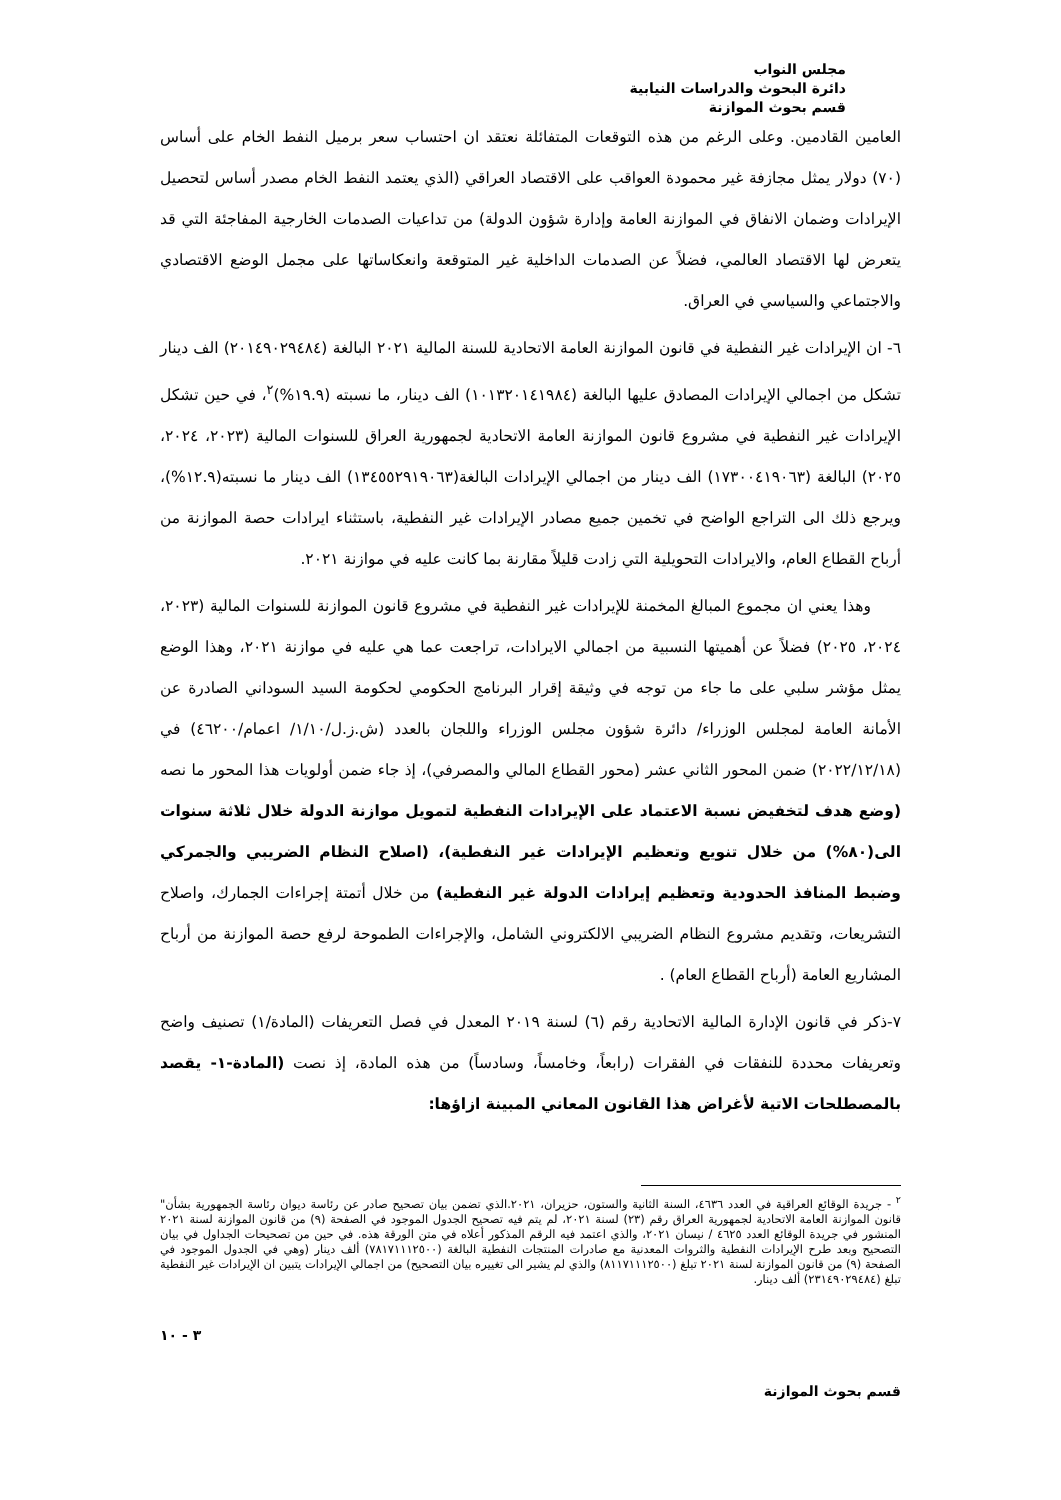مجلس النواب
دائرة البحوث والدراسات النيابية
قسم بحوث الموازنة
العامين القادمين. وعلى الرغم من هذه التوقعات المتفائلة نعتقد ان احتساب سعر برميل النفط الخام على أساس (٧٠) دولار يمثل مجازفة غير محمودة العواقب على الاقتصاد العراقي (الذي يعتمد النفط الخام مصدر أساس لتحصيل الإيرادات وضمان الانفاق في الموازنة العامة وإدارة شؤون الدولة) من تداعيات الصدمات الخارجية المفاجئة التي قد يتعرض لها الاقتصاد العالمي، فضلاً عن الصدمات الداخلية غير المتوقعة وانعكاساتها على مجمل الوضع الاقتصادي والاجتماعي والسياسي في العراق.
٦- ان الإيرادات غير النفطية في قانون الموازنة العامة الاتحادية للسنة المالية ٢٠٢١ البالغة (٢٠١٤٩٠٢٩٤٨٤) الف دينار تشكل من اجمالي الإيرادات المصادق عليها البالغة (١٠١٣٢٠١٤١٩٨٤) الف دينار، ما نسبته (١٩.٩%)<sup>٢</sup>، في حين تشكل الإيرادات غير النفطية في مشروع قانون الموازنة العامة الاتحادية لجمهورية العراق للسنوات المالية (٢٠٢٣، ٢٠٢٤، ٢٠٢٥) البالغة (١٧٣٠٠٤١٩٠٦٣) الف دينار من اجمالي الإيرادات البالغة(١٣٤٥٥٢٩١٩٠٦٣) الف دينار ما نسبته(١٢.٩%)، ويرجع ذلك الى التراجع الواضح في تخمين جميع مصادر الإيرادات غير النفطية، باستثناء ايرادات حصة الموازنة من أرباح القطاع العام، والايرادات التحويلية التي زادت قليلاً مقارنة بما كانت عليه في موازنة ٢٠٢١.
وهذا يعني ان مجموع المبالغ المخمنة للإيرادات غير النفطية في مشروع قانون الموازنة للسنوات المالية (٢٠٢٣، ٢٠٢٤، ٢٠٢٥) فضلاً عن أهميتها النسبية من اجمالي الايرادات، تراجعت عما هي عليه في موازنة ٢٠٢١، وهذا الوضع يمثل مؤشر سلبي على ما جاء من توجه في وثيقة إقرار البرنامج الحكومي لحكومة السيد السوداني الصادرة عن الأمانة العامة لمجلس الوزراء/ دائرة شؤون مجلس الوزراء واللجان بالعدد (ش.ز.ل/١/١٠/ اعمام/٤٦٢٠٠) في (٢٠٢٢/١٢/١٨) ضمن المحور الثاني عشر (محور القطاع المالي والمصرفي)، إذ جاء ضمن أولويات هذا المحور ما نصه (وضع هدف لتخفيض نسبة الاعتماد على الإيرادات النفطية لتمويل موازنة الدولة خلال ثلاثة سنوات الى(٨٠%) من خلال تنويع وتعظيم الإيرادات غير النفطية)، (اصلاح النظام الضريبي والجمركي وضبط المنافذ الحدودية وتعظيم إيرادات الدولة غير النفطية) من خلال أتمتة إجراءات الجمارك، واصلاح التشريعات، وتقديم مشروع النظام الضريبي الالكتروني الشامل، والإجراءات الطموحة لرفع حصة الموازنة من أرباح المشاريع العامة (أرباح القطاع العام) .
٧-ذكر في قانون الإدارة المالية الاتحادية رقم (٦) لسنة ٢٠١٩ المعدل في فصل التعريفات (المادة/١) تصنيف واضح وتعريفات محددة للنفقات في الفقرات (رابعاً، وخامساً، وسادساً) من هذه المادة، إذ نصت (المادة-١- يقصد بالمصطلحات الاتية لأغراض هذا القانون المعاني المبينة ازاؤها:
<sup>٢</sup> - جريدة الوقائع العراقية في العدد ٤٦٣٦، السنة الثانية والستون، حزيران، ٢٠٢١.الذي تضمن بيان تصحيح صادر عن رئاسة ديوان رئاسة الجمهورية بشأن" قانون الموازنة العامة الاتحادية لجمهورية العراق رقم (٢٣) لسنة ٢٠٢١، لم يتم فيه تصحيح الجدول الموجود في الصفحة (٩) من قانون الموازنة لسنة ٢٠٢١ المنشور في جريدة الوقائع العدد ٤٦٢٥ / نيسان ٢٠٢١، والذي اعتمد فيه الرقم المذكور أعلاه في متن الورقة هذه. في حين من تصحيحات الجداول في بيان التصحيح وبعد طرح الإيرادات النفطية والثروات المعدنية مع صادرات المنتجات النفطية البالغة (٧٨١٧١١١٢٥٠٠) ألف دينار (وهي في الجدول الموجود في الصفحة (٩) من قانون الموازنة لسنة ٢٠٢١ تبلغ (٨١١٧١١١٢٥٠٠) والذي لم يشير الى تغييره بيان التصحيح) من اجمالي الإيرادات يتبين ان الإيرادات غير النفطية تبلغ (٢٣١٤٩٠٢٩٤٨٤) ألف دينار.
٣ - ١٠
قسم بحوث الموازنة